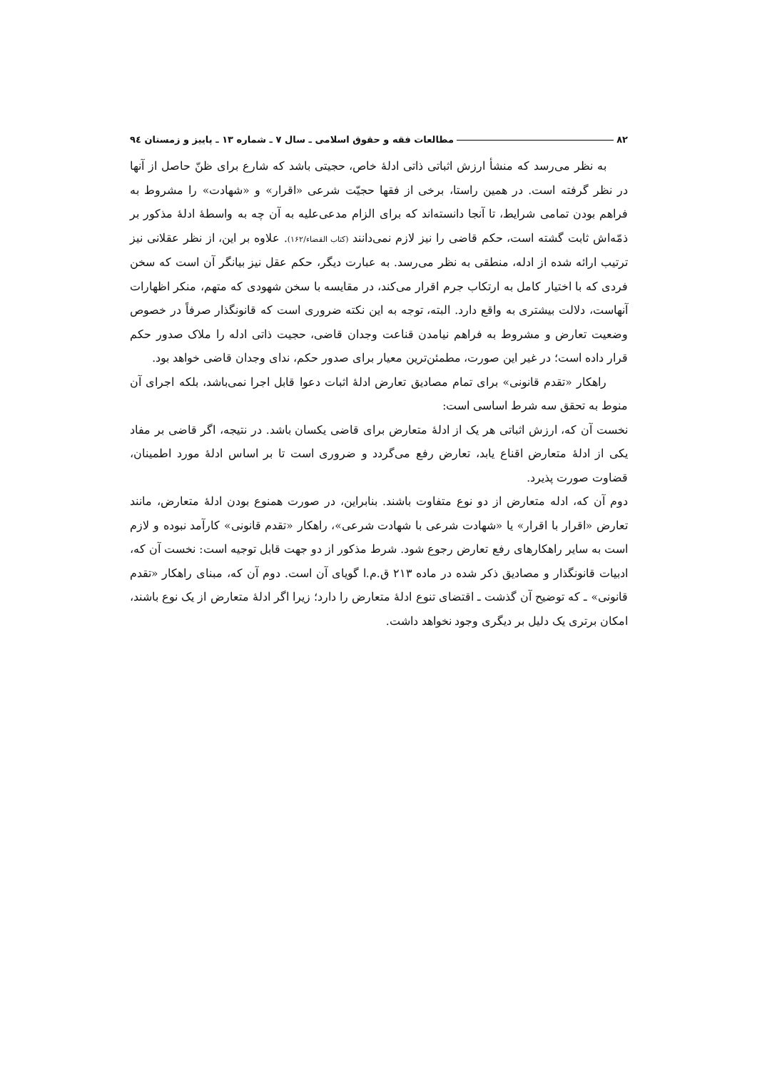۸۲ مطالعات فقه و حقوق اسلامی ـ سال ۷ ـ شماره ۱۳ ـ پاییز و زمستان ۹٤
به نظر می‌رسد که منشأ ارزش اثباتی ذاتی ادلهٔ خاص، حجیتی باشد که شارع برای ظنّ حاصل از آنها در نظر گرفته است. در همین راستا، برخی از فقها حجیّت شرعی «اقرار» و «شهادت» را مشروط به فراهم بودن تمامی شرایط، تا آنجا دانسته‌اند که برای الزام مدعی‌علیه به آن چه به واسطهٔ ادلهٔ مذکور بر ذمّه‌اش ثابت گشته است، حکم قاضی را نیز لازم نمی‌دانند (کتاب القضاء/۱۶۲). علاوه بر این، از نظر عقلانی نیز ترتیب ارائه شده از ادله، منطقی به نظر می‌رسد. به عبارت دیگر، حکم عقل نیز بیانگر آن است که سخن فردی که با اختیار کامل به ارتکاب جرم اقرار می‌کند، در مقایسه با سخن شهودی که متهم، منکر اظهارات آنهاست، دلالت بیشتری به واقع دارد. البته، توجه به این نکته ضروری است که قانونگذار صرفاً در خصوص وضعیت تعارض و مشروط به فراهم نیامدن قناعت وجدان قاضی، حجیت ذاتی ادله را ملاک صدور حکم قرار داده است؛ در غیر این صورت، مطمئن‌ترین معیار برای صدور حکم، ندای وجدان قاضی خواهد بود.
راهکار «تقدم قانونی» برای تمام مصادیق تعارض ادلهٔ اثبات دعوا قابل اجرا نمی‌باشد، بلکه اجرای آن منوط به تحقق سه شرط اساسی است:
نخست آن که، ارزش اثباتی هر یک از ادلهٔ متعارض برای قاضی یکسان باشد. در نتیجه، اگر قاضی بر مفاد یکی از ادلهٔ متعارض اقناع یابد، تعارض رفع می‌گردد و ضروری است تا بر اساس ادلهٔ مورد اطمینان، قضاوت صورت پذیرد.
دوم آن که، ادله متعارض از دو نوع متفاوت باشند. بنابراین، در صورت همنوع بودن ادلهٔ متعارض، مانند تعارض «اقرار با اقرار» یا «شهادت شرعی با شهادت شرعی»، راهکار «تقدم قانونی» کارآمد نبوده و لازم است به سایر راهکارهای رفع تعارض رجوع شود. شرط مذکور از دو جهت قابل توجیه است: نخست آن که، ادبیات قانونگذار و مصادیق ذکر شده در ماده ۲۱۳ ق.م.ا گویای آن است. دوم آن که، مبنای راهکار «تقدم قانونی» ـ که توضیح آن گذشت ـ اقتضای تنوع ادلهٔ متعارض را دارد؛ زیرا اگر ادلهٔ متعارض از یک نوع باشند، امکان برتری یک دلیل بر دیگری وجود نخواهد داشت.